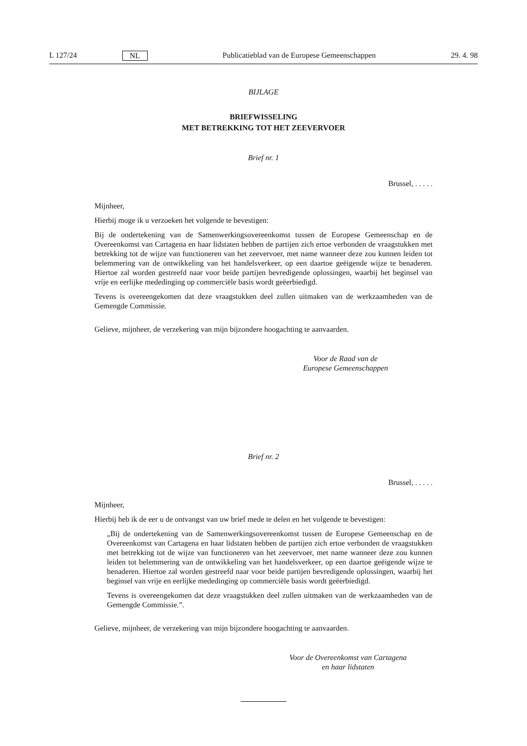L 127/24 NL Publicatieblad van de Europese Gemeenschappen 29. 4. 98
BIJLAGE
BRIEFWISSELING
MET BETREKKING TOT HET ZEEVERVOER
Brief nr. 1
Brussel, . . . . .
Mijnheer,
Hierbij moge ik u verzoeken het volgende te bevestigen:
Bij de ondertekening van de Samenwerkingsovereenkomst tussen de Europese Gemeenschap en de Overeenkomst van Cartagena en haar lidstaten hebben de partijen zich ertoe verbonden de vraagstukken met betrekking tot de wijze van functioneren van het zeevervoer, met name wanneer deze zou kunnen leiden tot belemmering van de ontwikkeling van het handelsverkeer, op een daartoe geëigende wijze te benaderen. Hiertoe zal worden gestreefd naar voor beide partijen bevredigende oplossingen, waarbij het beginsel van vrije en eerlijke mededinging op commerciële basis wordt geëerbiedigd.
Tevens is overeengekomen dat deze vraagstukken deel zullen uitmaken van de werkzaamheden van de Gemengde Commissie.
Gelieve, mijnheer, de verzekering van mijn bijzondere hoogachting te aanvaarden.
Voor de Raad van de
Europese Gemeenschappen
Brief nr. 2
Brussel, . . . . .
Mijnheer,
Hierbij heb ik de eer u de ontvangst van uw brief mede te delen en het volgende te bevestigen:
„Bij de ondertekening van de Samenwerkingsovereenkomst tussen de Europese Gemeenschap en de Overeenkomst van Cartagena en haar lidstaten hebben de partijen zich ertoe verbonden de vraagstukken met betrekking tot de wijze van functioneren van het zeevervoer, met name wanneer deze zou kunnen leiden tot belemmering van de ontwikkeling van het handelsverkeer, op een daartoe geëigende wijze te benaderen. Hiertoe zal worden gestreefd naar voor beide partijen bevredigende oplossingen, waarbij het beginsel van vrije en eerlijke mededinging op commerciële basis wordt geëerbiedigd.
Tevens is overeengekomen dat deze vraagstukken deel zullen uitmaken van de werkzaamheden van de Gemengde Commissie.”.
Gelieve, mijnheer, de verzekering van mijn bijzondere hoogachting te aanvaarden.
Voor de Overeenkomst van Cartagena
en haar lidstaten